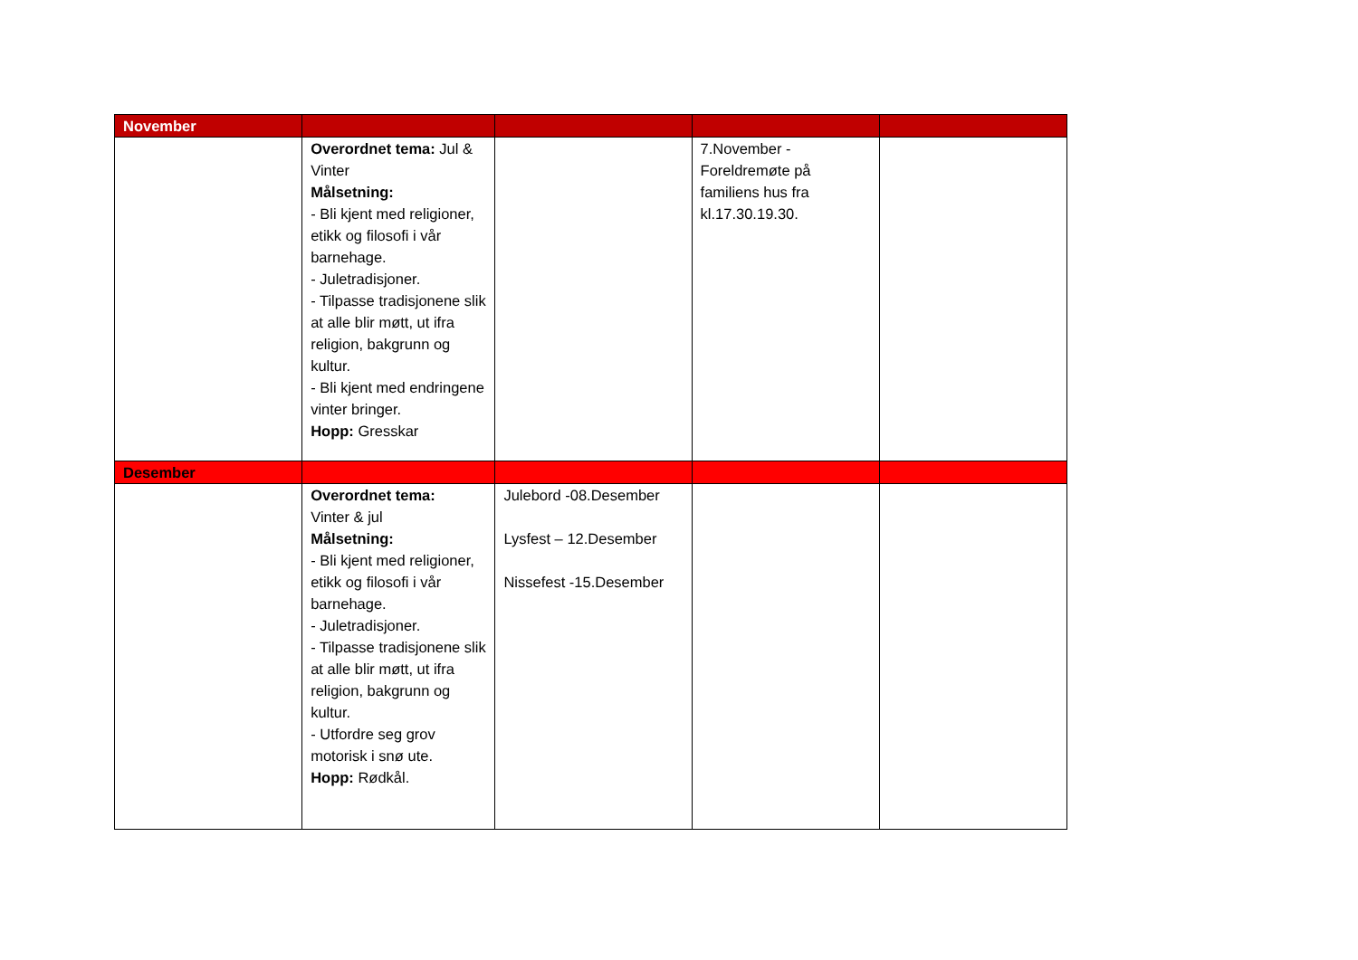| November | | | | |
| | Overordnet tema: Jul & Vinter Målsetning: - Bli kjent med religioner, etikk og filosofi i vår barnehage. - Juletradisjoner. - Tilpasse tradisjonene slik at alle blir møtt, ut ifra religion, bakgrunn og kultur. - Bli kjent med endringene vinter bringer. Hopp: Gresskar | | 7.November - Foreldremøte på familiens hus fra kl.17.30.19.30. | |
| Desember | | | | |
| | Overordnet tema: Vinter & jul Målsetning: - Bli kjent med religioner, etikk og filosofi i vår barnehage. - Juletradisjoner. - Tilpasse tradisjonene slik at alle blir møtt, ut ifra religion, bakgrunn og kultur. - Utfordre seg grov motorisk i snø ute. Hopp: Rødkål. | Julebord -08.Desember Lysfest – 12.Desember Nissefest -15.Desember | | |